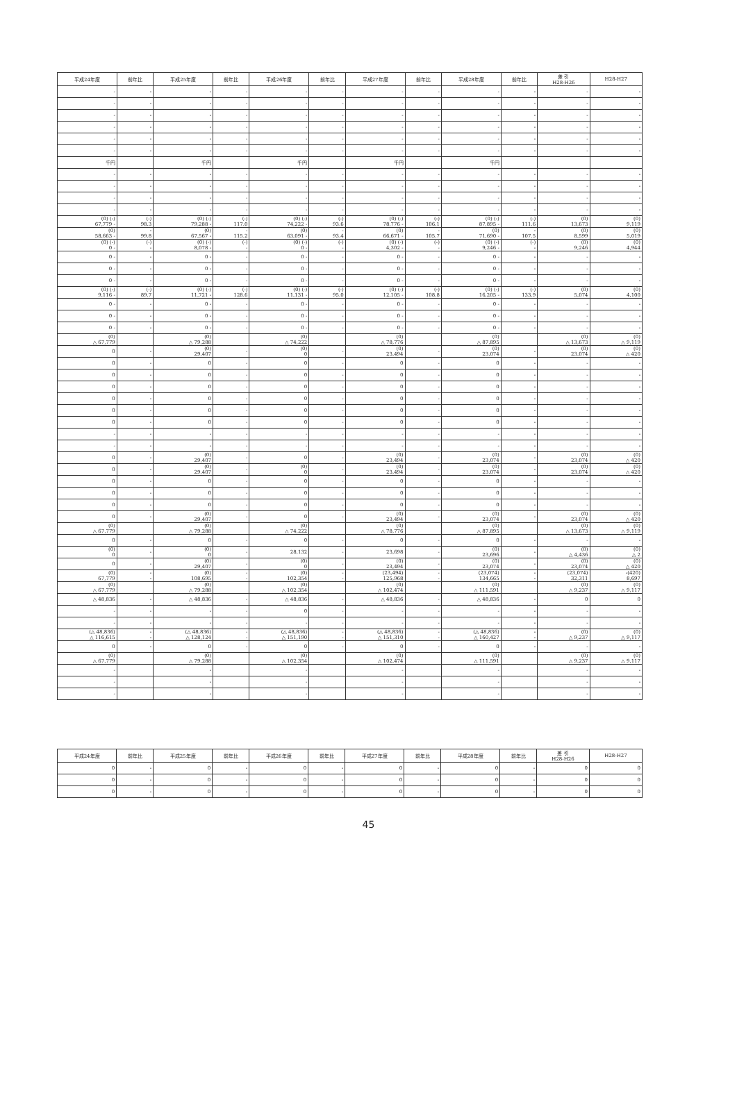| 平成24年度 | 前年比 | 平成25年度 | 前年比 | 平成26年度 | 前年比 | 平成27年度 | 前年比 | 平成28年度 | 前年比 | 差 引 H28-H26 | H28-H27 |
| --- | --- | --- | --- | --- | --- | --- | --- | --- | --- | --- | --- |
| - | - | - | - | - | - | - | - | - | - | - | - |
| - | - | - | - | - | - | - | - | - | - | - | - |
| - | - | - | - | - | - | - | - | - | - | - | - |
| - | - | - | - | - | - | - | - | - | - | - | - |
| - | - | - | - | - | - | - | - | - | - | - | - |
| - | - | - | - | - | - | - | - | - | - | - | - |
| 千円 | | 千円 | | 千円 | | 千円 | | 千円 | | | |
| - | - | - | - | - | - | - | - | - | - | - | - |
| - | - | - | - | - | - | - | - | - | - | - | - |
| - | - | - | - | - | - | - | - | - | - | - | - |
| - | - | - | - | - | - | - | - | - | - | - | - |
| (0) (-) 67,779 - | (-) 98.3 | (0) (-) 79,288 - | (-) 117.0 | (0) (-) 74,222 - | (-) 93.6 | (0) (-) 78,776 - | (-) 106.1 | (0) (-) 87,895 - | (-) 111.6 | (0) 13,673 | (0) 9,119 |
| (0) 58,663 - | - 99.8 | (0) 67,567 - | - 115.2 | (0) 63,091 - | - 93.4 | (0) 66,671 - | - 105.7 | (0) 71,690 - | - 107.5 | (0) 8,599 | (0) 5,019 |
| (0) (-) 0 - | (-) - | (0) (-) 8,078 - | (-) - | (0) (-) 0 - | (-) - | (0) (-) 4,302 - | (-) - | (0) (-) 9,246 - | (-) - | (0) 9,246 | (0) 4,944 |
| 0 - | - | 0 - | - | 0 - | - | 0 - | - | 0 - | - | - | - |
| 0 - | - | 0 - | - | 0 - | - | 0 - | - | 0 - | - | - | - |
| 0 - | - | 0 - | - | 0 - | - | 0 - | - | 0 - | - | - | - |
| (0) (-) 9,116 - | (-) 89.7 | (0) (-) 11,721 - | (-) 128.6 | (0) (-) 11,131 - | (-) 95.0 | (0) (-) 12,105 - | (-) 108.8 | (0) (-) 16,205 - | (-) 133.9 | (0) 5,074 | (0) 4,100 |
| 0 - | - | 0 - | - | 0 - | - | 0 - | - | 0 - | - | - | - |
| 0 - | - | 0 - | - | 0 - | - | 0 - | - | 0 - | - | - | - |
| 0 - | - | 0 - | - | 0 - | - | 0 - | - | 0 - | - | - | - |
| (0) △ 67,779 | | (0) △ 79,288 | | (0) △ 74,222 | | (0) △ 78,776 | | (0) △ 87,895 | | (0) △ 13,673 | (0) △ 9,119 |
| 0 | - | (0) 29,407 | - | (0) 0 | - | (0) 23,494 | - | (0) 23,074 | - | (0) 23,074 | (0) △ 420 |
| 0 | - | 0 | - | 0 | - | 0 | - | 0 | - | - | - |
| 0 | - | 0 | - | 0 | - | 0 | - | 0 | - | - | - |
| 0 | - | 0 | - | 0 | - | 0 | - | 0 | - | - | - |
| 0 | - | 0 | - | 0 | - | 0 | - | 0 | - | - | - |
| 0 | - | 0 | - | 0 | - | 0 | - | 0 | - | - | - |
| 0 | - | 0 | - | 0 | - | 0 | - | 0 | - | - | - |
| - | - | - | - | - | - | - | - | - | - | - | - |
| - | - | - | - | - | - | - | - | - | - | - | - |
| 0 | - | (0) 29,407 | - | 0 | - | (0) 23,494 | - | (0) 23,074 | - | (0) 23,074 | (0) △ 420 |
| 0 | - | (0) 29,407 | - | (0) 0 | - | (0) 23,494 | - | (0) 23,074 | - | (0) 23,074 | (0) △ 420 |
| 0 | - | 0 | - | 0 | - | 0 | - | 0 | - | - | - |
| 0 | - | 0 | - | 0 | - | 0 | - | 0 | - | - | - |
| 0 | - | 0 | - | 0 | - | 0 | - | 0 | - | - | - |
| 0 | - | (0) 29,407 | - | 0 | - | (0) 23,494 | - | (0) 23,074 | - | (0) 23,074 | (0) △ 420 |
| (0) △ 67,779 | | (0) △ 79,288 | | (0) △ 74,222 | | (0) △ 78,776 | | (0) △ 87,895 | | (0) △ 13,673 | (0) △ 9,119 |
| 0 | - | 0 | - | 0 | - | 0 | - | 0 | - | - | - |
| (0) 0 | - | (0) 0 | - | 28,132 | - | 23,698 | - | (0) 23,696 | - | (0) △ 4,436 | (0) △ 2 |
| 0 | - | (0) 29,407 | - | (0) 0 | - | (0) 23,494 | - | (0) 23,074 | - | (0) 23,074 | (0) △ 420 |
| (0) 67,779 | - - | (0) 108,695 | - - | (0) 102,354 | - - | (23,494) 125,968 | - - | (23,074) 134,665 | - - | (23,074) 32,311 | -(420) 8,697 |
| (0) △ 67,779 | | (0) △ 79,288 | | (0) △ 102,354 | | (0) △ 102,474 | | (0) △ 111,591 | | (0) △ 9,237 | (0) △ 9,117 |
| △ 48,836 | - | △ 48,836 | - | △ 48,836 | - | △ 48,836 | - | △ 48,836 | - | 0 | 0 |
| - | - | - | - | 0 | - | - | - | - | - | - | - |
| - | - | - | - | - | - | - | - | - | - | - | - |
| (△ 48,836) △ 116,615 | - - | (△ 48,836) △ 128,124 | - - | (△ 48,836) △ 151,190 | - - | (△ 48,836) △ 151,310 | - - | (△ 48,836) △ 160,427 | - - | (0) △ 9,237 | (0) △ 9,117 |
| 0 | - | 0 | - | 0 | - | 0 | - | 0 | - | - | - |
| (0) △ 67,779 | | (0) △ 79,288 | | (0) △ 102,354 | | (0) △ 102,474 | | (0) △ 111,591 | | (0) △ 9,237 | (0) △ 9,117 |
| - | | - | | - | | - | | - | | - | - |
| - | | - | | - | | - | | - | | - | - |
| - | | - | | - | | - | | - | | - | - |
| 平成24年度 | 前年比 | 平成25年度 | 前年比 | 平成26年度 | 前年比 | 平成27年度 | 前年比 | 平成28年度 | 前年比 | 差 引 H28-H26 | H28-H27 |
| --- | --- | --- | --- | --- | --- | --- | --- | --- | --- | --- | --- |
| 0 | - | 0 | - | 0 | - | 0 | - | 0 | - | 0 | 0 |
| 0 | - | 0 | - | 0 | - | 0 | - | 0 | - | 0 | 0 |
| 0 | - | 0 | - | 0 | - | 0 | - | 0 | - | 0 | 0 |
45